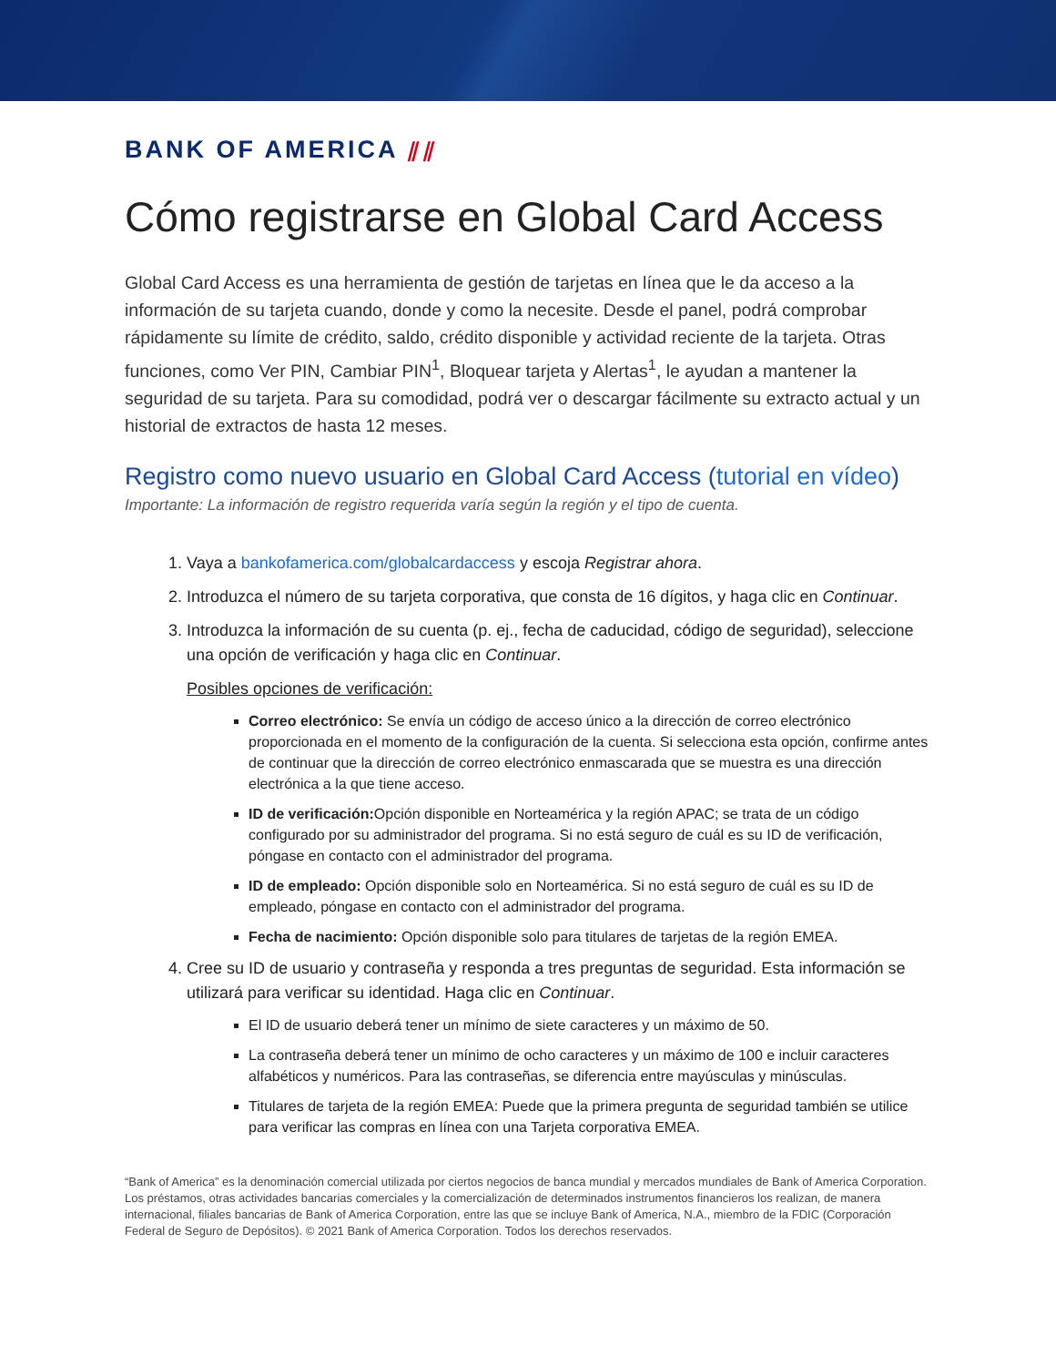BANK OF AMERICA ⫽⫽
Cómo registrarse en Global Card Access
Global Card Access es una herramienta de gestión de tarjetas en línea que le da acceso a la información de su tarjeta cuando, donde y como la necesite. Desde el panel, podrá comprobar rápidamente su límite de crédito, saldo, crédito disponible y actividad reciente de la tarjeta. Otras funciones, como Ver PIN, Cambiar PIN<sup>1</sup>, Bloquear tarjeta y Alertas<sup>1</sup>, le ayudan a mantener la seguridad de su tarjeta. Para su comodidad, podrá ver o descargar fácilmente su extracto actual y un historial de extractos de hasta 12 meses.
Registro como nuevo usuario en Global Card Access (tutorial en vídeo)
Importante: La información de registro requerida varía según la región y el tipo de cuenta.
1. Vaya a bankofamerica.com/globalcardaccess y escoja Registrar ahora.
2. Introduzca el número de su tarjeta corporativa, que consta de 16 dígitos, y haga clic en Continuar.
3. Introduzca la información de su cuenta (p. ej., fecha de caducidad, código de seguridad), seleccione una opción de verificación y haga clic en Continuar.
Posibles opciones de verificación:
Correo electrónico: Se envía un código de acceso único a la dirección de correo electrónico proporcionada en el momento de la configuración de la cuenta. Si selecciona esta opción, confirme antes de continuar que la dirección de correo electrónico enmascarada que se muestra es una dirección electrónica a la que tiene acceso.
ID de verificación: Opción disponible en Norteamérica y la región APAC; se trata de un código configurado por su administrador del programa. Si no está seguro de cuál es su ID de verificación, póngase en contacto con el administrador del programa.
ID de empleado: Opción disponible solo en Norteamérica. Si no está seguro de cuál es su ID de empleado, póngase en contacto con el administrador del programa.
Fecha de nacimiento: Opción disponible solo para titulares de tarjetas de la región EMEA.
4. Cree su ID de usuario y contraseña y responda a tres preguntas de seguridad. Esta información se utilizará para verificar su identidad. Haga clic en Continuar.
El ID de usuario deberá tener un mínimo de siete caracteres y un máximo de 50.
La contraseña deberá tener un mínimo de ocho caracteres y un máximo de 100 e incluir caracteres alfabéticos y numéricos. Para las contraseñas, se diferencia entre mayúsculas y minúsculas.
Titulares de tarjeta de la región EMEA: Puede que la primera pregunta de seguridad también se utilice para verificar las compras en línea con una Tarjeta corporativa EMEA.
“Bank of America” es la denominación comercial utilizada por ciertos negocios de banca mundial y mercados mundiales de Bank of America Corporation. Los préstamos, otras actividades bancarias comerciales y la comercialización de determinados instrumentos financieros los realizan, de manera internacional, filiales bancarias de Bank of America Corporation, entre las que se incluye Bank of America, N.A., miembro de la FDIC (Corporación Federal de Seguro de Depósitos). © 2021 Bank of America Corporation. Todos los derechos reservados.